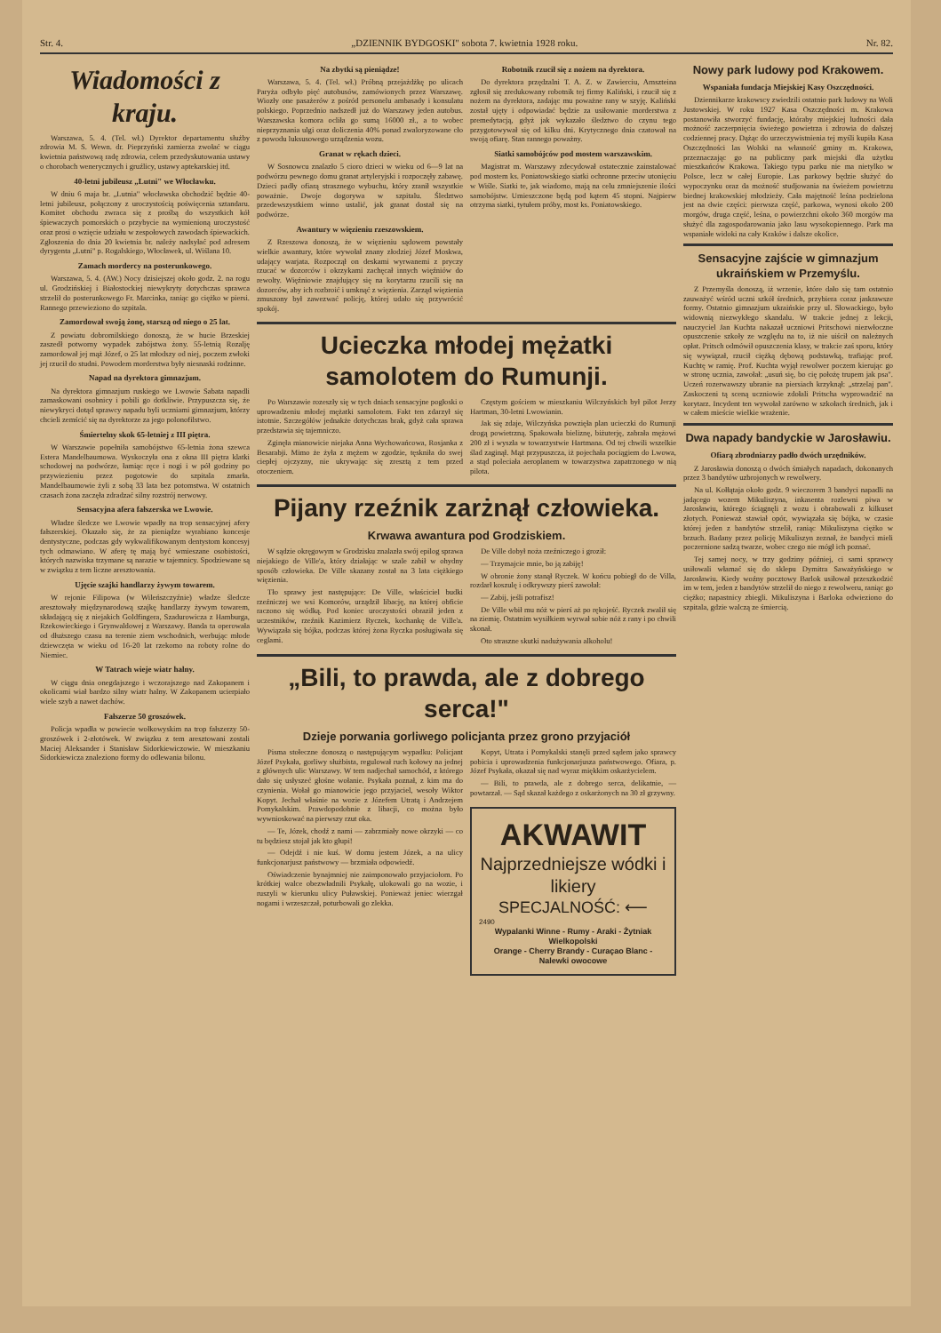Str. 4. „DZIENNIK BYDGOSKI" sobota 7. kwietnia 1928 roku. Nr. 82.
Wiadomości z kraju.
Warszawa, 5. 4. (Tel. wł.) Dyrektor departamentu służby zdrowia M. S. Wewn. dr. Pieprzyński zamierza zwołać w ciągu kwietnia państwową radę zdrowia, celem przedyskutowania ustawy o chorobach wenerycznych i gruźlicy, ustawy aptekarskiej itd.
40-letni jubileusz „Lutni" we Włocławku.
W dniu 6 maja br. „Lutnia" włocławska obchodzić będzie 40-letni jubileusz, połączony z uroczystością poświęcenia sztandaru. Komitet obchodu zwraca się z prośbą do wszystkich kół śpiewaczych pomorskich o przybycie na wymienioną uroczystość oraz prosi o wzięcie udziału w zespołowych zawodach śpiewackich. Zgłoszenia do dnia 20 kwietnia br. należy nadsyłać pod adresem dyrygenta „Lutni" p. Rogalskiego, Włocławek, ul. Wiślana 10.
Zamach mordercy na posterunkowego.
Warszawa, 5. 4. (AW.) Nocy dzisiejszej około godz. 2. na rogu ul. Grodzińskiej i Białostockiej niewykryty dotychczas sprawca strzelił do posterunkowego Fr. Marcinka, raniąc go ciężko w piersi. Rannego przewieziono do szpitala.
Zamordował swoją żonę, starszą od niego o 25 lat.
Z powiatu dobromilskiego donoszą, że w hucie Brzeskiej zaszedł potworny wypadek zabójstwa żony. 55-letnią Rozalję zamordował jej mąż Józef, o 25 lat młodszy od niej, poczem zwłoki jej rzucił do studni. Powodem morderstwa były niesnaski rodzinne.
Napad na dyrektora gimnazjum.
Na dyrektora gimnazjum ruskiego we Lwowie Sabata napadli zamaskowani osobnicy i pobili go dotkliwie. Przypuszcza się, że niewykryci dotąd sprawcy napadu byli uczniami gimnazjum, którzy chcieli zemścić się na dyrektorze za jego polonofilstwo.
Śmiertelny skok 65-letniej z III piętra.
W Warszawie popełniła samobójstwo 65-letnia żona szewca Estera Mandelbaumowa. Wyskoczyła ona z okna III piętra klatki schodowej na podwórze, łamiąc ręce i nogi i w pół godziny po przywiezieniu przez pogotowie do szpitala zmarła. Mandelbaumowie żyli z sobą 33 lata bez potomstwa. W ostatnich czasach żona zaczęła zdradzać silny rozstrój nerwowy.
Sensacyjna afera fałszerska we Lwowie.
Władze śledcze we Lwowie wpadły na trop sensacyjnej afery fałszerskiej. Okazało się, że za pieniądze wyrabiano koncesje dentystyczne, podczas gdy wykwalifikowanym dentystom koncesyj tych odmawiano. W aferę tę mają być wmieszane osobistości, których nazwiska trzymane są narazie w tajemnicy. Spodziewane są w związku z tem liczne aresztowania.
Ujęcie szajki handlarzy żywym towarem.
W rejonie Filipowa (w Wileńszczyźnie) władze śledcze aresztowały międzynarodową szajkę handlarzy żywym towarem, składającą się z niejakich Goldfingera, Szadurowicza z Hamburga, Rzekowieckiego i Grynwaldowej z Warszawy. Banda ta operowała od dłuższego czasu na terenie ziem wschodnich, werbując młode dziewczęta w wieku od 16-20 lat rzekomo na roboty rolne do Niemiec.
W Tatrach wieje wiatr halny.
W ciągu dnia onegdajszego i wczorajszego nad Zakopanem i okolicami wiał bardzo silny wiatr halny. W Zakopanem ucierpiało wiele szyb a nawet dachów.
Fałszerze 50 groszówek.
Policja wpadła w powiecie wołkowyskim na trop fałszerzy 50-groszówek i 2-złotówek. W związku z tem aresztowani zostali Maciej Aleksander i Stanisław Sidorkiewiczowie. W mieszkaniu Sidorkiewicza znaleziono formy do odlewania bilonu.
Na zbytki są pieniądze!
Warszawa, 5. 4. (Tel. wł.) Próbną przejażdżkę po ulicach Paryża odbyło pięć autobusów, zamówionych przez Warszawę. Wiozły one pasażerów z pośród personelu ambasady i konsulatu polskiego. Poprzednio nadszedł już do Warszawy jeden autobus. Warszawska komora ocliła go sumą 16000 zł., a to wobec nieprzyznania ulgi oraz doliczenia 40% ponad zwaloryzowane cło z powodu luksusowego urządzenia wozu.
Granat w rękach dzieci.
W Sosnowcu znalazło 5 cioro dzieci w wieku od 6—9 lat na podwórzu pewnego domu granat artyleryjski i rozpoczęły zabawę. Dzieci padły ofiarą strasznego wybuchu, który zranił wszystkie poważnie. Dwoje dogorywa w szpitalu. Śledztwo przedewszystkiem winno ustalić, jak granat dostał się na podwórze.
Awantury w więzieniu rzeszowskiem.
Z Rzeszowa donoszą, że w więzieniu sądowem powstały wielkie awantury, które wywołał znany złodziej Józef Moskwa, udający warjata. Rozpoczął on deskami wyrwanemi z pryczy rzucać w dozorców i okrzykami zachęcał innych więźniów do rewolty. Więźniowie znajdujący się na korytarzu rzucili się na dozorców, aby ich rozbroić i umknąć z więzienia. Zarząd więzienia zmuszony był zawezwać policję, której udało się przywrócić spokój.
Robotnik rzucił się z nożem na dyrektora.
Do dyrektora przędzalni T. A. Z. w Zawierciu, Arnszteina zgłosił się zredukowany robotnik tej firmy Kaliński, i rzucił się z nożem na dyrektora, zadając mu poważne rany w szyję. Kaliński został ujęty i odpowiadać będzie za usiłowanie morderstwa z premedytacją, gdyż jak wykazało śledztwo do czynu tego przygotowywał się od kilku dni. Krytycznego dnia czatował na swoją ofiarę. Stan rannego poważny.
Siatki samobójców pod mostem warszawskim.
Magistrat m. Warszawy zdecydował ostatecznie zainstalować pod mostem ks. Poniatowskiego siatki ochronne przeciw utonięciu w Wiśle. Siatki te, jak wiadomo, mają na celu zmniejszenie ilości samobójstw. Umieszczone będą pod kątem 45 stopni. Najpierw otrzyma siatki, tytułem próby, most ks. Poniatowskiego.
Ucieczka młodej mężatki samolotem do Rumunji.
Po Warszawie rozeszły się w tych dniach sensacyjne pogłoski o uprowadzeniu młodej mężatki samolotem. Fakt ten zdarzył się istotnie. Szczegółów jednakże dotychczas brak, gdyż cała sprawa przedstawia się tajemniczo.
Zginęła mianowicie niejaka Anna Wychowańcowa, Rosjanka z Besarabji. Mimo że żyła z mężem w zgodzie, tęskniła do swej ciepłej ojczyzny, nie ukrywając się zresztą z tem przed otoczeniem.
Częstym gościem w mieszkaniu Wilczyńskich był pilot Jerzy Hartman, 30-letni Lwowianin.
Jak się zdaje, Wilczyńska powzięła plan ucieczki do Rumunji drogą powietrzną. Spakowała bieliznę, biżuterję, zabrała mężowi 200 zł i wyszła w towarzystwie Hartmana. Od tej chwili wszelkie ślad zaginął. Mąż przypuszcza, iż pojechała pociągiem do Lwowa, a stąd poleciała aeroplanem w towarzystwa zapatrzonego w nią pilota.
Pijany rzeźnik zarżnął człowieka.
Krwawa awantura pod Grodziskiem.
W sądzie okręgowym w Grodzisku znalazła swój epilog sprawa niejakiego de Ville'a, który działając w szale zabił w ohydny sposób człowieka. De Ville skazany został na 3 lata ciężkiego więzienia.
Tło sprawy jest następujące: De Ville, właściciel budki rzeźniczej we wsi Komorów, urządził libację, na której obficie raczono się wódką. Pod koniec uroczystości obraził jeden z uczestników, rzeźnik Kazimierz Ryczek, kochankę de Ville'a. Wywiązała się bójka, podczas której żona Ryczka posługiwała się ceglami.
De Ville dobył noża rzeźniczego i groził:
— Trzymajcie mnie, bo ją zabiję!
W obronie żony stanął Ryczek. W końcu pobiegł do de Villa, rozdarł koszulę i odkrywszy pierś zawołał:
— Zabij, jeśli potrafisz!
De Ville wbił mu nóż w pierś aż po rękojeść. Ryczek zwalił się na ziemię. Ostatnim wysiłkiem wyrwał sobie nóż z rany i po chwili skonał.
Oto straszne skutki nadużywania alkoholu!
„Bili, to prawda, ale z dobrego serca!"
Dzieje porwania gorliwego policjanta przez grono przyjaciół
Pisma stołeczne donoszą o następującym wypadku: Policjant Józef Psykała, gorliwy służbista, regulował ruch kołowy na jednej z głównych ulic Warszawy. W tem nadjechał samochód, z którego dało się usłyszeć głośne wołanie. Psykała poznał, z kim ma do czynienia. Wołał go mianowicie jego przyjaciel, wesoły Wiktor Kopyt. Jechał właśnie na wozie z Józefem Utratą i Andrzejem Pomykalskim. Prawdopodobnie z libacji, co można było wywnioskować na pierwszy rzut oka.
— Te, Józek, chodź z nami — zabrzmiały nowe okrzyki — co tu będziesz stojał jak kto głupi!
— Odejdź i nie kuś. W domu jestem Józek, a na ulicy funkcjonarjusz państwowy — brzmiała odpowiedź.
Oświadczenie bynajmniej nie zaimponowało przyjaciołom. Po krótkiej walce obezwładnili Psykałę, ulokowali go na wozie, i ruszyli w kierunku ulicy Puławskiej. Ponieważ jeniec wierzgał nogami i wrzeszczał, poturbowali go zlekka.
Kopyt, Utrata i Pomykalski stanęli przed sądem jako sprawcy pobicia i uprowadzenia funkcjonarjusza państwowego. Ofiara, p. Józef Psykała, okazał się nad wyraz miękkim oskarżycielem.
— Bili, to prawda, ale z dobrego serca, delikatnie, — powtarzał. — Sąd skazał każdego z oskarżonych na 30 zł grzywny.
AKWAWIT
Najprzedniejsze wódki i likiery
SPECJALNOŚĆ: ⟵
2490
Wypalanki Winne - Rumy - Araki - Żytniak Wielkopolski
Orange - Cherry Brandy - Curaçao Blanc - Nalewki owocowe
Nowy park ludowy pod Krakowem.
Wspaniała fundacja Miejskiej Kasy Oszczędności.
Dziennikarze krakowscy zwiedzili ostatnio park ludowy na Woli Justowskiej. W roku 1927 Kasa Oszczędności m. Krakowa postanowiła stworzyć fundację, któraby miejskiej ludności dała możność zaczerpnięcia świeżego powietrza i zdrowia do dalszej codziennej pracy. Dążąc do urzeczywistnienia tej myśli kupiła Kasa Oszczędności las Wolski na własność gminy m. Krakowa, przeznaczając go na publiczny park miejski dla użytku mieszkańców Krakowa. Takiego typu parku nie ma nietylko w Polsce, lecz w całej Europie. Las parkowy będzie służyć do wypoczynku oraz da możność studjowania na świeżem powietrzu biednej krakowskiej młodzieży. Cała majętność leśna podzielona jest na dwie części: pierwsza część, parkowa, wynosi około 200 morgów, druga część, leśna, o powierzchni około 360 morgów ma służyć dla zagospodarowania jako lasu wysokopiennego. Park ma wspaniałe widoki na cały Kraków i dalsze okolice.
Sensacyjne zajście w gimnazjum ukraińskiem w Przemyślu.
Z Przemyśla donoszą, iż wrzenie, które dało się tam ostatnio zauważyć wśród uczni szkół średnich, przybiera coraz jaskrawsze formy. Ostatnio gimnazjum ukraińskie przy ul. Słowackiego, było widownią niezwykłego skandalu. W trakcie jednej z lekcji, nauczyciel Jan Kuchta nakazał uczniowi Pritschowi niezwłoczne opuszczenie szkoły ze względu na to, iż nie uiścił on należnych opłat. Pritsch odmówił opuszczenia klasy, w trakcie zaś sporu, który się wywiązał, rzucił ciężką dębową podstawką, trafiając prof. Kuchtę w ramię. Prof. Kuchta wyjął rewolwer poczem kierując go w stronę ucznia, zawołał: „usuń się, bo cię położę trupem jak psa". Uczeń rozerwawszy ubranie na piersiach krzyknął: „strzelaj pan". Zaskoczeni tą sceną uczniowie zdołali Pritscha wyprowadzić na korytarz. Incydent ten wywołał zarówno w szkołach średnich, jak i w całem mieście wielkie wrażenie.
Dwa napady bandyckie w Jarosławiu.
Ofiarą zbrodniarzy padło dwóch urzędników.
Z Jarosławia donoszą o dwóch śmiałych napadach, dokonanych przez 3 bandytów uzbrojonych w rewolwery.
Na ul. Kołłątaja około godz. 9 wieczorem 3 bandyci napadli na jadącego wozem Mikuliszyna, inkasenta rozlewni piwa w Jarosławiu, którego ściągnęli z wozu i obrabowali z kilkuset złotych. Ponieważ stawiał opór, wywiązała się bójka, w czasie której jeden z bandytów strzelił, raniąc Mikuliszyna ciężko w brzuch. Badany przez policję Mikuliszyn zeznał, że bandyci mieli poczernione sadzą twarze, wobec czego nie mógł ich poznać.
Tej samej nocy, w trzy godziny później, ci sami sprawcy usiłowali włamać się do sklepu Dymitra Saważyńskiego w Jarosławiu. Kiedy woźny pocztowy Barlok usiłował przeszkodzić im w tem, jeden z bandytów strzelił do niego z rewolweru, raniąc go ciężko; napastnicy zbiegli. Mikuliszyna i Barloka odwieziono do szpitala, gdzie walczą ze śmiercią.